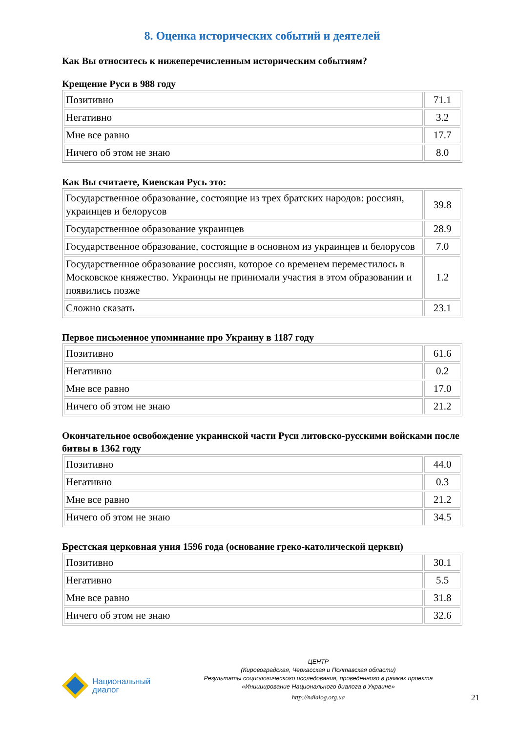8. Оценка исторических событий и деятелей
Как Вы относитесь к нижеперечисленным историческим событиям?
Крещение Руси в 988 году
| Позитивно | 71.1 |
| Негативно | 3.2 |
| Мне все равно | 17.7 |
| Ничего об этом не знаю | 8.0 |
Как Вы считаете, Киевская Русь это:
| Государственное образование, состоящие из трех братских народов: россиян, украинцев и белорусов | 39.8 |
| Государственное образование украинцев | 28.9 |
| Государственное образование, состоящие в основном из украинцев и белорусов | 7.0 |
| Государственное образование россиян, которое со временем переместилось в Московское княжество. Украинцы не принимали участия в этом образовании и появились позже | 1.2 |
| Сложно сказать | 23.1 |
Первое письменное упоминание про Украину в 1187 году
| Позитивно | 61.6 |
| Негативно | 0.2 |
| Мне все равно | 17.0 |
| Ничего об этом не знаю | 21.2 |
Окончательное освобождение украинской части Руси литовско-русскими войсками после битвы в 1362 году
| Позитивно | 44.0 |
| Негативно | 0.3 |
| Мне все равно | 21.2 |
| Ничего об этом не знаю | 34.5 |
Брестская церковная уния 1596 года (основание греко-католической церкви)
| Позитивно | 30.1 |
| Негативно | 5.5 |
| Мне все равно | 31.8 |
| Ничего об этом не знаю | 32.6 |
Национальный
диалог
ЦЕНТР
(Кировоградская, Черкасская и Полтавская области)
Результаты социологического исследования, проведенного в рамках проекта
«Инициирование Национального диалога в Украине»
http://ndialog.org.ua
21